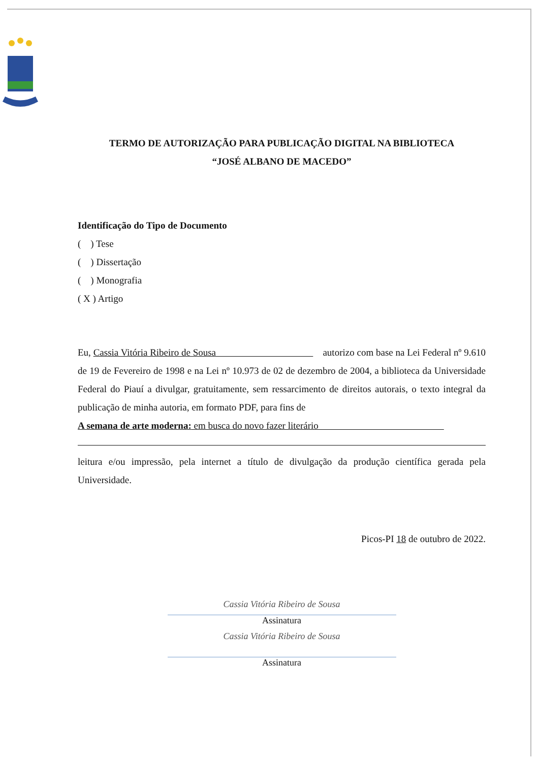TERMO DE AUTORIZAÇÃO PARA PUBLICAÇÃO DIGITAL NA BIBLIOTECA
“JOSÉ ALBANO DE MACEDO”
Identificação do Tipo de Documento
( ) Tese
( ) Dissertação
( ) Monografia
( X ) Artigo
Eu, Cassia Vitória Ribeiro de Sousa autorizo com base na Lei Federal nº 9.610 de 19 de Fevereiro de 1998 e na Lei nº 10.973 de 02 de dezembro de 2004, a biblioteca da Universidade Federal do Piauí a divulgar, gratuitamente, sem ressarcimento de direitos autorais, o texto integral da publicação de minha autoria, em formato PDF, para fins de
A semana de arte moderna: em busca do novo fazer literário
leitura e/ou impressão, pela internet a título de divulgação da produção científica gerada pela Universidade.
Picos-PI 18 de outubro de 2022.
Cassia Vitória Ribeiro de Sousa
Assinatura
Cassia Vitória Ribeiro de Sousa
Assinatura